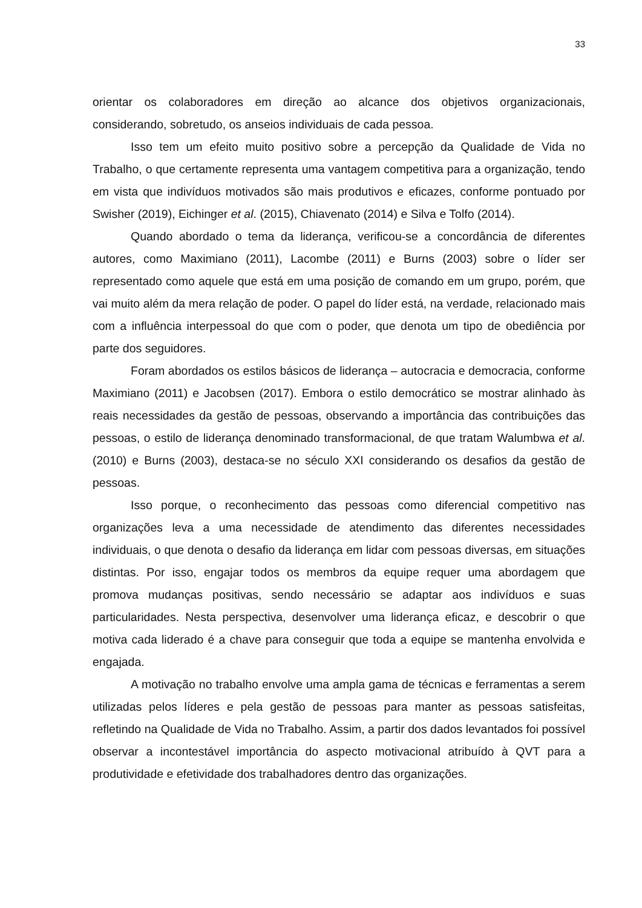33
orientar os colaboradores em direção ao alcance dos objetivos organizacionais, considerando, sobretudo, os anseios individuais de cada pessoa.
Isso tem um efeito muito positivo sobre a percepção da Qualidade de Vida no Trabalho, o que certamente representa uma vantagem competitiva para a organização, tendo em vista que indivíduos motivados são mais produtivos e eficazes, conforme pontuado por Swisher (2019), Eichinger et al. (2015), Chiavenato (2014) e Silva e Tolfo (2014).
Quando abordado o tema da liderança, verificou-se a concordância de diferentes autores, como Maximiano (2011), Lacombe (2011) e Burns (2003) sobre o líder ser representado como aquele que está em uma posição de comando em um grupo, porém, que vai muito além da mera relação de poder. O papel do líder está, na verdade, relacionado mais com a influência interpessoal do que com o poder, que denota um tipo de obediência por parte dos seguidores.
Foram abordados os estilos básicos de liderança – autocracia e democracia, conforme Maximiano (2011) e Jacobsen (2017). Embora o estilo democrático se mostrar alinhado às reais necessidades da gestão de pessoas, observando a importância das contribuições das pessoas, o estilo de liderança denominado transformacional, de que tratam Walumbwa et al. (2010) e Burns (2003), destaca-se no século XXI considerando os desafios da gestão de pessoas.
Isso porque, o reconhecimento das pessoas como diferencial competitivo nas organizações leva a uma necessidade de atendimento das diferentes necessidades individuais, o que denota o desafio da liderança em lidar com pessoas diversas, em situações distintas. Por isso, engajar todos os membros da equipe requer uma abordagem que promova mudanças positivas, sendo necessário se adaptar aos indivíduos e suas particularidades. Nesta perspectiva, desenvolver uma liderança eficaz, e descobrir o que motiva cada liderado é a chave para conseguir que toda a equipe se mantenha envolvida e engajada.
A motivação no trabalho envolve uma ampla gama de técnicas e ferramentas a serem utilizadas pelos líderes e pela gestão de pessoas para manter as pessoas satisfeitas, refletindo na Qualidade de Vida no Trabalho. Assim, a partir dos dados levantados foi possível observar a incontestável importância do aspecto motivacional atribuído à QVT para a produtividade e efetividade dos trabalhadores dentro das organizações.